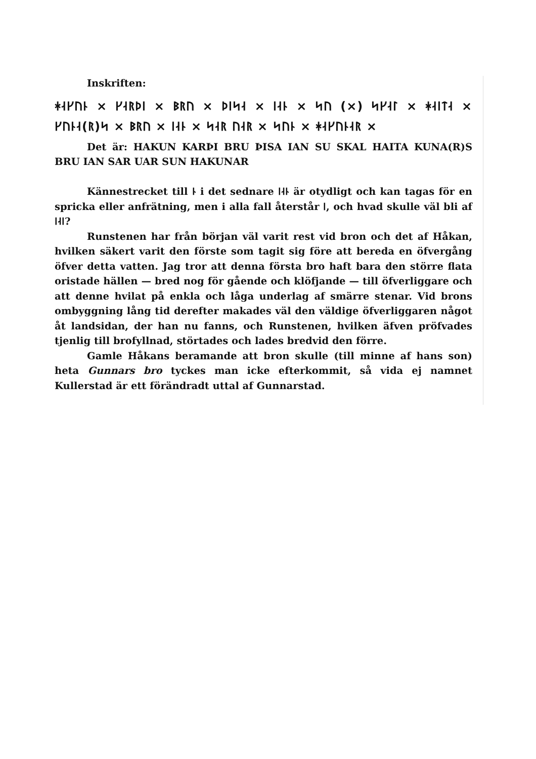Inskriften:
ᚼᛆᚴᚢᚿ × ᚴᛆᚱᚦᛁ × ᛒᚱᚢ × ᚦᛁᛋᛆ × ᛁᛆᚿ × ᛋᚢ (×) ᛋᚴᛆᛚ × ᚼᛆᛁᛏᛆ × ᚴᚢᚿᛆ(ᚱ)ᛋ × ᛒᚱᚢ × ᛁᛆᚿ × ᛋᛆᚱ ᚢᛆᚱ × ᛋᚢᚿ × ᚼᛆᚴᚢᚿᛆᚱ ×
Det är: HAKUN KARÞI BRU ÞISA IAN SU SKAL HAITA KUNA(R)S BRU IAN SAR UAR SUN HAKUNAR
Kännestrecket till ᚿ i det sednare ᛁᛆᚿ är otydligt och kan tagas för en spricka eller anfrätning, men i alla fall återstår ᛁ, och hvad skulle väl bli af ᛁᛆᛁ?
Runstenen har från början väl varit rest vid bron och det af Håkan, hvilken säkert varit den förste som tagit sig före att bereda en öfvergång öfver detta vatten. Jag tror att denna första bro haft bara den större flata oristade hällen — bred nog för gående och klöfjande — till öfverliggare och att denne hvilat på enkla och låga underlag af smärre stenar. Vid brons ombyggning lång tid derefter makades väl den väldige öfverliggaren något åt landsidan, der han nu fanns, och Runstenen, hvilken äfven pröfvades tjenlig till brofyllnad, störtades och lades bredvid den förre.
Gamle Håkans beramande att bron skulle (till minne af hans son) heta Gunnars bro tyckes man icke efterkommit, så vida ej namnet Kullerstad är ett förändradt uttal af Gunnarstad.